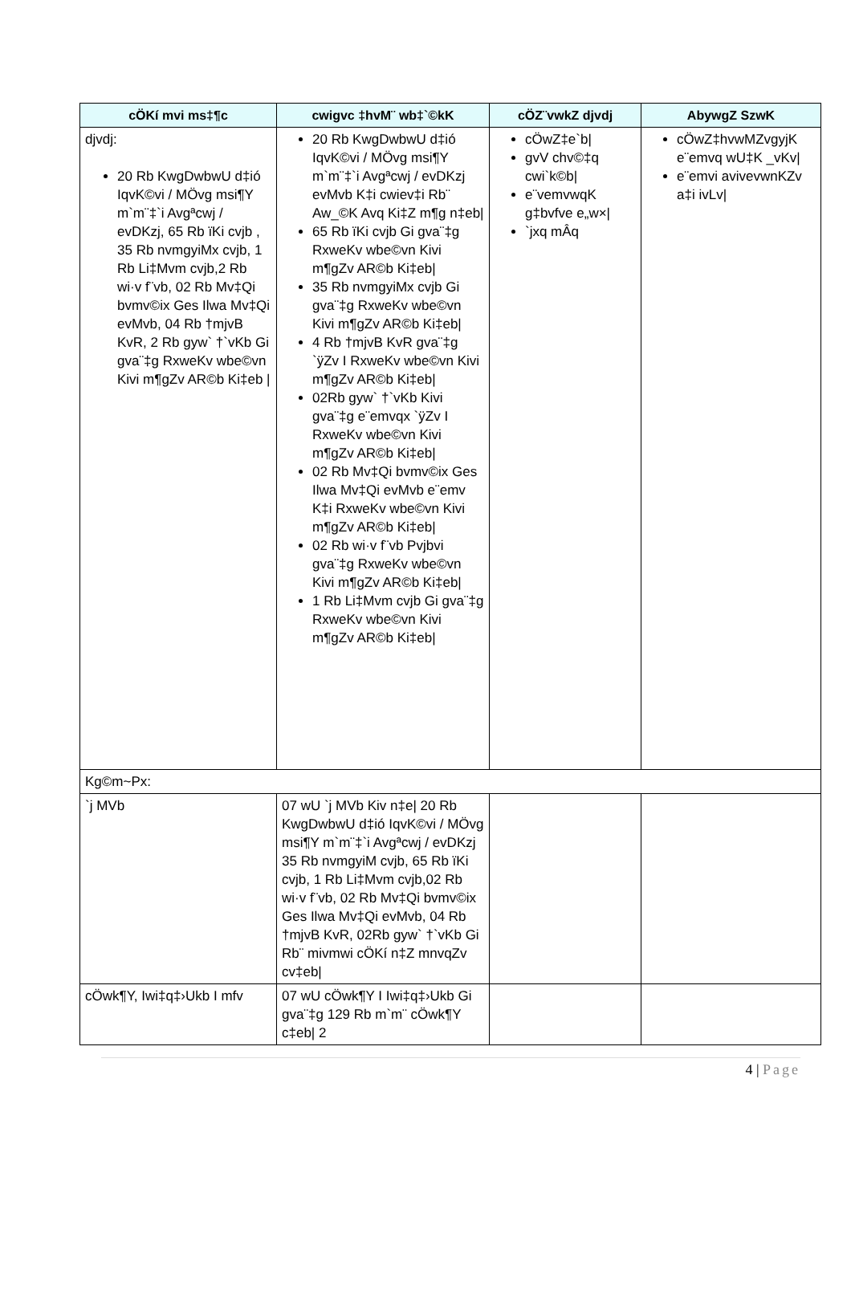| cÖKí mvi ms‡¶c | cwigvc ‡hvM¨ wb‡`©kK | cÖZ¨vwkZ djvdj | AbywgZ SzwK |
| --- | --- | --- | --- |
| djvdj: 20 Rb KwgDwbwU d‡ió IqvK©vi / MÖvg msi¶Y m`m¨‡`i Avgªcwj / evDKzj, 65 Rb ïKi cvjb , 35 Rb nvmgyiMx cvjb, 1 Rb Li‡Mvm cvjb,2 Rb wi·v f¨vb, 02 Rb Mv‡Qi bvmv©ix Ges Ilwa Mv‡Qi evMvb, 04 Rb †mjvB KvR, 2 Rb gyw` †`vKb Gi gva¨‡g RxweKv wbe©vn Kivi m¶gZv AR©b Ki‡eb / | 20 Rb KwgDwbwU d‡ió IqvK©vi / MÖvg msi¶Y m`m¨‡`i Avgªcwj / evDKzj evMvb K‡i cwiev‡i Rb¨ Aw_©K Avq Ki‡Z m¶g n‡eb/ 65 Rb ïKi cvjb Gi gva¨‡g RxweKv wbe©vn Kivi m¶gZv AR©b Ki‡eb/ 35 Rb nvmgyiMx cvjb Gi gva¨‡g RxweKv wbe©vn Kivi m¶gZv AR©b Ki‡eb/ 4 Rb †mjvB KvR gva¨‡g `ÿZv I RxweKv wbe©vn Kivi m¶gZv AR©b Ki‡eb/ 02Rb gyw` †`vKb Kivi gva¨‡g e¨emvqx `ÿZv I RxweKv wbe©vn Kivi m¶gZv AR©b Ki‡eb/ 02 Rb Mv‡Qi bvmv©ix Ges Ilwa Mv‡Qi evMvb e¨emv K‡i RxweKv wbe©vn Kivi m¶gZv AR©b Ki‡eb/ 02 Rb wi·v f¨vb Pvjbvi gva¨‡g RxweKv wbe©vn Kivi m¶gZv AR©b Ki‡eb/ 1 Rb Li‡Mvm cvjb Gi gva¨‡g RxweKv wbe©vn Kivi m¶gZv AR©b Ki‡eb/ | cÖwZ‡e`b/ gvV chv©‡q cwi`k©b/ e¨vemvwqK g‡bvfve e„w×/ `jxq mÂq | cÖwZ‡hvwMZvgyjK e¨emvq wU‡K _vKv/ e¨emvi avivevwnKZv a‡i ivLv/ |
| Kg©m~Px: | | | |
| `j MVb | 07 wU `j MVb Kiv n‡e/ 20 Rb KwgDwbwU d‡ió IqvK©vi / MÖvg msi¶Y m`m¨‡`i Avgªcwj / evDKzj 35 Rb nvmgyiM cvjb, 65 Rb ïKi cvjb, 1 Rb Li‡Mvm cvjb,02 Rb wi·v f¨vb, 02 Rb Mv‡Qi bvmv©ix Ges Ilwa Mv‡Qi evMvb, 04 Rb †mjvB KvR, 02Rb gyw` †`vKb Gi Rb¨ mivmwi cÖKí n‡Z mnvqZv cv‡eb/ | | |
| cÖwk¶Y, Iwi‡q‡›Ukb I mfv | 07 wU cÖwk¶Y I Iwi‡q‡›Ukb Gi gva¨‡g 129 Rb m`m¨ cÖwk¶Y c‡eb/ 2 | | |
4 | Page